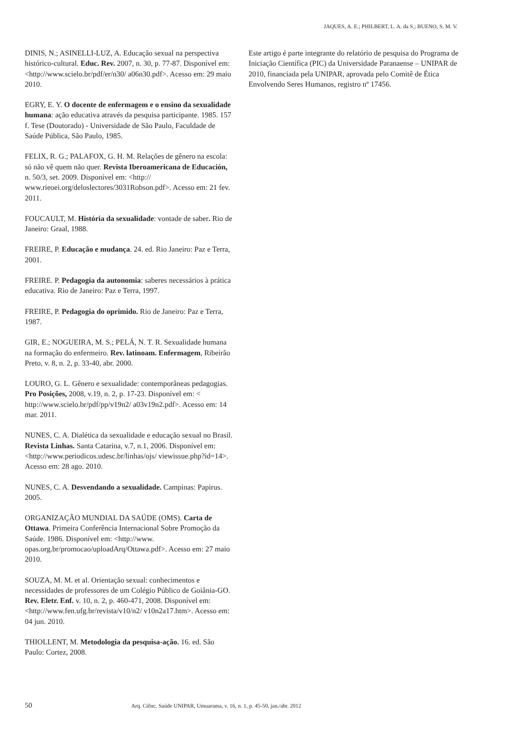JAQUES, A. E.; PHILBERT, L. A. da S.; BUENO, S. M. V.
DINIS, N.; ASINELLI-LUZ, A. Educação sexual na perspectiva histórico-cultural. Educ. Rev. 2007, n. 30, p. 77-87. Disponível em: <http://www.scielo.br/pdf/er/n30/ a06n30.pdf>. Acesso em: 29 maio 2010.
EGRY, E. Y. O docente de enfermagem e o ensino da sexualidade humana: ação educativa através da pesquisa participante. 1985. 157 f. Tese (Doutorado) - Universidade de São Paulo, Faculdade de Saúde Pública, São Paulo, 1985.
FELIX, R. G.; PALAFOX, G. H. M. Relações de gênero na escola: só não vê quem não quer. Revista Iberoamericana de Educación, n. 50/3, set. 2009. Disponível em: <http:// www.rieoei.org/deloslectores/3031Robson.pdf>. Acesso em: 21 fev. 2011.
FOUCAULT, M. História da sexualidade: vontade de saber. Rio de Janeiro: Graal, 1988.
FREIRE, P. Educação e mudança. 24. ed. Rio Janeiro: Paz e Terra, 2001.
FREIRE. P. Pedagogia da autonomia: saberes necessários à prática educativa. Rio de Janeiro: Paz e Terra, 1997.
FREIRE, P. Pedagogia do oprimido. Rio de Janeiro: Paz e Terra, 1987.
GIR, E.; NOGUEIRA, M. S.; PELÁ, N. T. R. Sexualidade humana na formação do enfermeiro. Rev. latinoam. Enfermagem, Ribeirão Preto, v. 8, n. 2, p. 33-40, abr. 2000.
LOURO, G. L. Gênero e sexualidade: contemporâneas pedagogias. Pro Posições, 2008, v.19, n. 2, p. 17-23. Disponível em: < http://www.scielo.br/pdf/pp/v19n2/ a03v19n2.pdf>. Acesso em: 14 mar. 2011.
NUNES, C. A. Dialética da sexualidade e educação sexual no Brasil. Revista Linhas. Santa Catarina, v.7, n.1, 2006. Disponível em: <http://www.periodicos.udesc.br/linhas/ojs/ viewissue.php?id=14>. Acesso em: 28 ago. 2010.
NUNES, C. A. Desvendando a sexualidade. Campinas: Papirus. 2005.
ORGANIZAÇÃO MUNDIAL DA SAÚDE (OMS). Carta de Ottawa. Primeira Conferência Internacional Sobre Promoção da Saúde. 1986. Disponível em: <http://www. opas.org.br/promocao/uploadArq/Ottawa.pdf>. Acesso em: 27 maio 2010.
SOUZA, M. M. et al. Orientação sexual: conhecimentos e necessidades de professores de um Colégio Público de Goiânia-GO. Rev. Eletr. Enf. v. 10, n. 2, p. 460-471, 2008. Disponível em: <http://www.fen.ufg.br/revista/v10/n2/ v10n2a17.htm>. Acesso em: 04 jun. 2010.
THIOLLENT, M. Metodologia da pesquisa-ação. 16. ed. São Paulo: Cortez, 2008.
Este artigo é parte integrante do relatório de pesquisa do Programa de Iniciação Científica (PIC) da Universidade Paranaense – UNIPAR de 2010, financiada pela UNIPAR, aprovada pelo Comitê de Ética Envolvendo Seres Humanos, registro nº 17456.
50 Arq. Ciênc. Saúde UNIPAR, Umuarama, v. 16, n. 1, p. 45-50, jan./abr. 2012